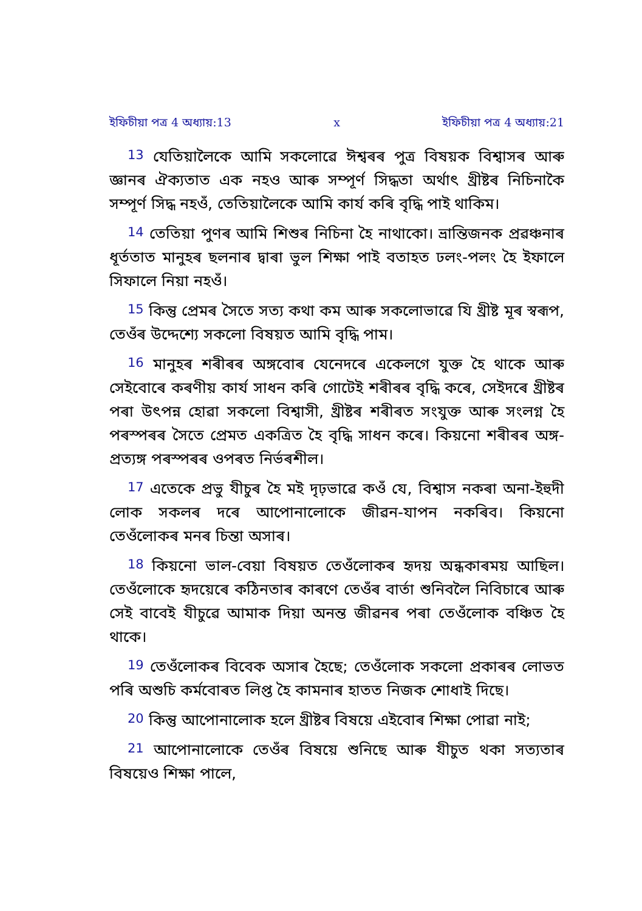ইফিচীয়া পত্র 4 অধ্যায়:13 x ইফিচীয়া পত্র 4 অধ্যায়:21
13 যেতিয়ালৈকে আমি সকলোৱে ঈশ্বৰৰ পুত্ৰ বিষয়ক বিশ্বাসৰ আৰু জ্ঞানৰ ঐক্যতাত এক নহও আৰু সম্পূর্ণ সিদ্ধতা অর্থাৎ খ্ৰীষ্টৰ নিচিনাকৈ সম্পূর্ণ সিদ্ধ নহওঁ, তেতিয়ালৈকে আমি কার্য কৰি বৃদ্ধি পাই থাকিম।
14 তেতিয়া পুণৰ আমি শিশুৰ নিচিনা হৈ নাথাকো। ভ্ৰান্তিজনক প্ৰৱঞ্চনাৰ ধূর্ততাত মানুহৰ ছলনাৰ দ্বাৰা ভুল শিক্ষা পাই বতাহত ঢলং-পলং হৈ ইফালে সিফালে নিয়া নহওঁ।
15 কিন্তু প্রেমৰ সৈতে সত্য কথা কম আৰু সকলোভাৱে যি খ্ৰীষ্ট মূৰ স্বৰূপ, তেওঁৰ উদ্দেশ্যে সকলো বিষয়ত আমি বৃদ্ধি পাম।
16 মানুহৰ শৰীৰৰ অঙ্গবোৰ যেনেদৰে একেলগে যুক্ত হৈ থাকে আৰু সেইবোৰে কৰণীয় কার্য সাধন কৰি গোটেই শৰীৰৰ বৃদ্ধি কৰে, সেইদৰে খ্ৰীষ্টৰ পৰা উৎপন্ন হোৱা সকলো বিশ্বাসী, খ্ৰীষ্টৰ শৰীৰত সংযুক্ত আৰু সংলগ্ন হৈ পৰস্পৰৰ সৈতে প্রেমত একত্রিত হৈ বৃদ্ধি সাধন কৰে। কিয়নো শৰীৰৰ অঙ্গ-প্রত্যঙ্গ পৰস্পৰৰ ওপৰত নির্ভৰশীল।
17 এতেকে প্ৰভু যীচুৰ হৈ মই দৃঢ়ভাৱে কওঁ যে, বিশ্বাস নকৰা অনা-ইহুদী লোক সকলৰ দৰে আপোনালোকে জীৱন-যাপন নকৰিব। কিয়নো তেওঁলোকৰ মনৰ চিন্তা অসাৰ।
18 কিয়নো ভাল-বেয়া বিষয়ত তেওঁলোকৰ হৃদয় অন্ধকাৰময় আছিল। তেওঁলোকে হৃদয়েৰে কঠিনতাৰ কাৰণে তেওঁৰ বার্তা শুনিবলৈ নিবিচাৰে আৰু সেই বাবেই যীচুৱে আমাক দিয়া অনন্ত জীৱনৰ পৰা তেওঁলোক বঞ্চিত হৈ থাকে।
19 তেওঁলোকৰ বিবেক অসাৰ হৈছে; তেওঁলোক সকলো প্ৰকাৰৰ লোভত পৰি অশুচি কর্মবোৰত লিপ্ত হৈ কামনাৰ হাতত নিজক শোধাই দিছে।
20 কিন্তু আপোনালোক হলে খ্ৰীষ্টৰ বিষয়ে এইবোৰ শিক্ষা পোৱা নাই;
21 আপোনালোকে তেওঁৰ বিষয়ে শুনিছে আৰু যীচুত থকা সত্যতাৰ বিষয়েও শিক্ষা পালে,